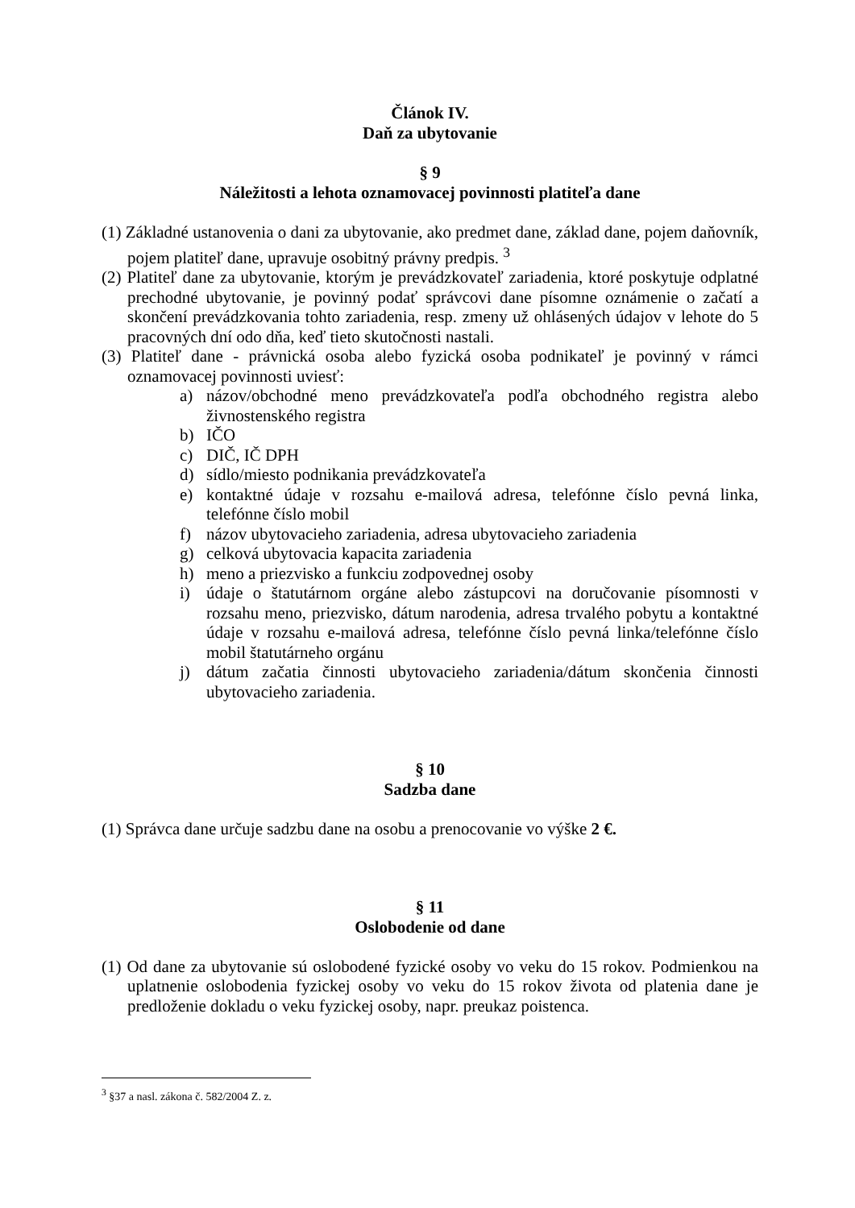Článok IV.
Daň za ubytovanie
§ 9
Náležitosti a lehota oznamovacej povinnosti platiteľa dane
(1) Základné ustanovenia o dani za ubytovanie, ako predmet dane, základ dane, pojem daňovník, pojem platiteľ dane, upravuje osobitný právny predpis. <sup>3</sup>
(2) Platiteľ dane za ubytovanie, ktorým je prevádzkovateľ zariadenia, ktoré poskytuje odplatné prechodné ubytovanie, je povinný podať správcovi dane písomne oznámenie o začatí a skončení prevádzkovania tohto zariadenia, resp. zmeny už ohlásených údajov v lehote do 5 pracovných dní odo dňa, keď tieto skutočnosti nastali.
(3) Platiteľ dane - právnická osoba alebo fyzická osoba podnikateľ je povinný v rámci oznamovacej povinnosti uviesť:
a) názov/obchodné meno prevádzkovateľa podľa obchodného registra alebo živnostenského registra
b) IČO
c) DIČ, IČ DPH
d) sídlo/miesto podnikania prevádzkovateľa
e) kontaktné údaje v rozsahu e-mailová adresa, telefónne číslo pevná linka, telefónne číslo mobil
f) názov ubytovacieho zariadenia, adresa ubytovacieho zariadenia
g) celková ubytovacia kapacita zariadenia
h) meno a priezvisko a funkciu zodpovednej osoby
i) údaje o štatutárnom orgáne alebo zástupcovi na doručovanie písomnosti v rozsahu meno, priezvisko, dátum narodenia, adresa trvalého pobytu a kontaktné údaje v rozsahu e-mailová adresa, telefónne číslo pevná linka/telefónne číslo mobil štatutárneho orgánu
j) dátum začatia činnosti ubytovacieho zariadenia/dátum skončenia činnosti ubytovacieho zariadenia.
§ 10
Sadzba dane
(1) Správca dane určuje sadzbu dane na osobu a prenocovanie vo výške 2 €.
§ 11
Oslobodenie od dane
(1) Od dane za ubytovanie sú oslobodené fyzické osoby vo veku do 15 rokov. Podmienkou na uplatnenie oslobodenia fyzickej osoby vo veku do 15 rokov života od platenia dane je predloženie dokladu o veku fyzickej osoby, napr. preukaz poistenca.
<sup>3</sup> §37 a nasl. zákona č. 582/2004 Z. z.